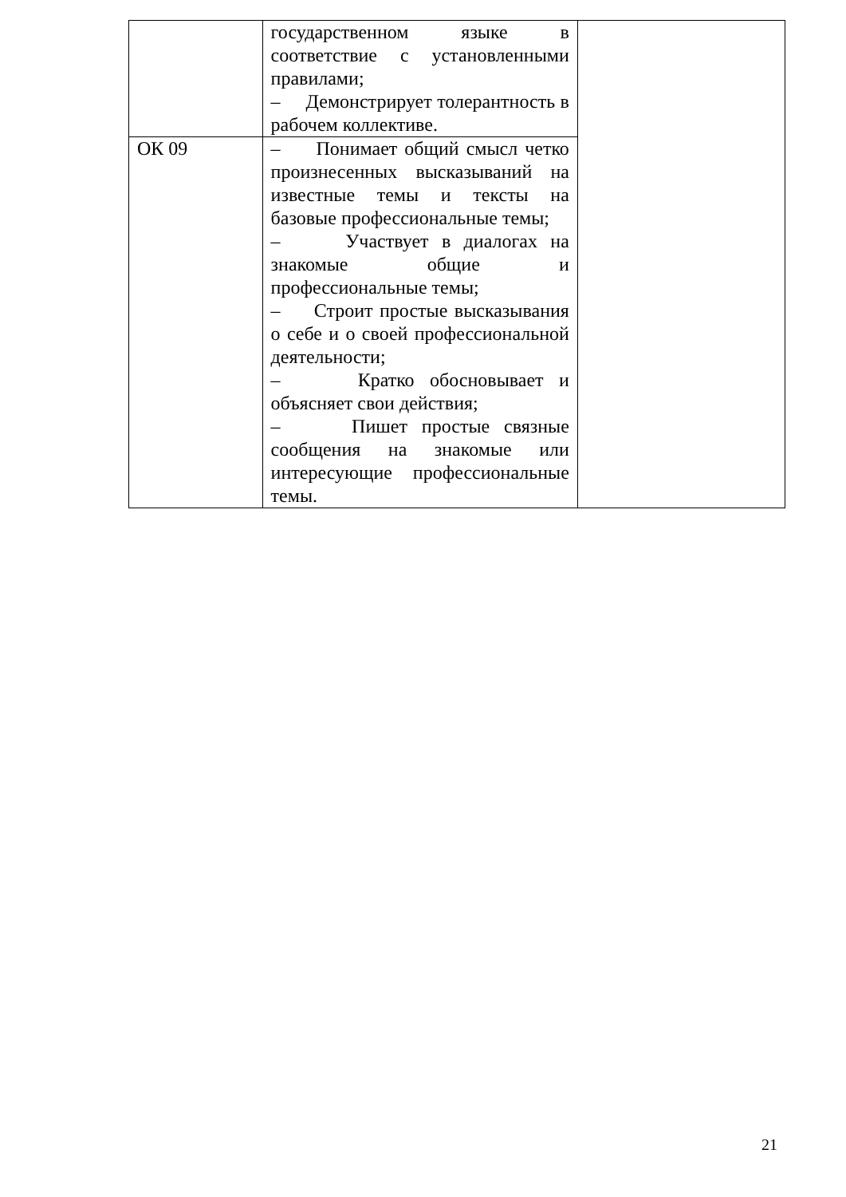| | государственном языке в соответствие с установленными правилами; – Демонстрирует толерантность в рабочем коллективе. | |
| ОК 09 | – Понимает общий смысл четко произнесенных высказываний на известные темы и тексты на базовые профессиональные темы; – Участвует в диалогах на знакомые общие и профессиональные темы; – Строит простые высказывания о себе и о своей профессиональной деятельности; – Кратко обосновывает и объясняет свои действия; – Пишет простые связные сообщения на знакомые или интересующие профессиональные темы. | |
21